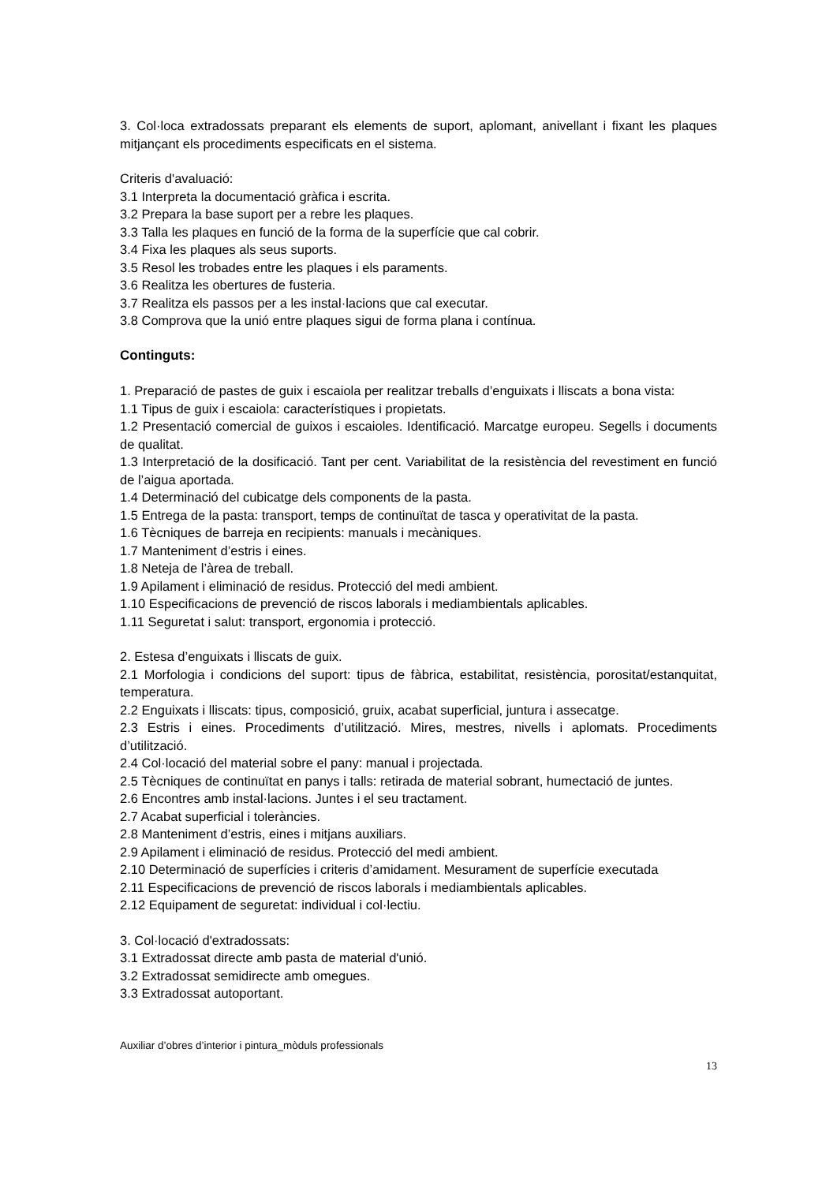3. Col·loca extradossats preparant els elements de suport, aplomant, anivellant i fixant les plaques mitjançant els procediments especificats en el sistema.
Criteris d'avaluació:
3.1 Interpreta la documentació gràfica i escrita.
3.2 Prepara la base suport per a rebre les plaques.
3.3 Talla les plaques en funció de la forma de la superfície que cal cobrir.
3.4 Fixa les plaques als seus suports.
3.5 Resol les trobades entre les plaques i els paraments.
3.6 Realitza les obertures de fusteria.
3.7 Realitza els passos per a les instal·lacions que cal executar.
3.8 Comprova que la unió entre plaques sigui de forma plana i contínua.
Continguts:
1. Preparació de pastes de guix i escaiola per realitzar treballs d’enguixats i lliscats a bona vista:
1.1 Tipus de guix i escaiola: característiques i propietats.
1.2 Presentació comercial de guixos i escaioles. Identificació. Marcatge europeu. Segells i documents de qualitat.
1.3 Interpretació de la dosificació. Tant per cent. Variabilitat de la resistència del revestiment en funció de l’aigua aportada.
1.4 Determinació del cubicatge dels components de la pasta.
1.5 Entrega de la pasta: transport, temps de continuïtat de tasca y operativitat de la pasta.
1.6 Tècniques de barreja en recipients: manuals i mecàniques.
1.7 Manteniment d’estris i eines.
1.8 Neteja de l’àrea de treball.
1.9 Apilament i eliminació de residus. Protecció del medi ambient.
1.10 Especificacions de prevenció de riscos laborals i mediambientals aplicables.
1.11 Seguretat i salut: transport, ergonomia i protecció.
2. Estesa d’enguixats i lliscats de guix.
2.1 Morfologia i condicions del suport: tipus de fàbrica, estabilitat, resistència, porositat/estanquitat, temperatura.
2.2 Enguixats i lliscats: tipus, composició, gruix, acabat superficial, juntura i assecatge.
2.3 Estris i eines. Procediments d’utilització. Mires, mestres, nivells i aplomats. Procediments d’utilització.
2.4 Col·locació del material sobre el pany: manual i projectada.
2.5 Tècniques de continuïtat en panys i talls: retirada de material sobrant, humectació de juntes.
2.6 Encontres amb instal·lacions. Juntes i el seu tractament.
2.7 Acabat superficial i toleràncies.
2.8 Manteniment d’estris, eines i mitjans auxiliars.
2.9 Apilament i eliminació de residus. Protecció del medi ambient.
2.10 Determinació de superfícies i criteris d’amidament. Mesurament de superfície executada
2.11 Especificacions de prevenció de riscos laborals i mediambientals aplicables.
2.12 Equipament de seguretat: individual i col·lectiu.
3. Col·locació d'extradossats:
3.1 Extradossat directe amb pasta de material d'unió.
3.2 Extradossat semidirecte amb omegues.
3.3 Extradossat autoportant.
Auxiliar d’obres d’interior i pintura_mòduls professionals
13